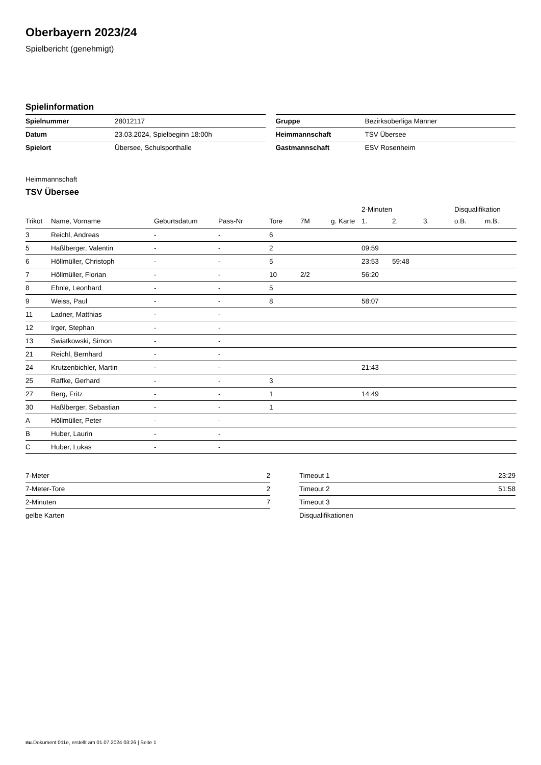Oberbayern 2023/24
Spielbericht (genehmigt)
Spielinformation
| Spielnummer | 28012117 |
| Datum | 23.03.2024, Spielbeginn 18:00h |
| Spielort | Übersee, Schulsporthalle |
| Gruppe | Bezirksoberliga Männer |
| Heimmannschaft | TSV Übersee |
| Gastmannschaft | ESV Rosenheim |
Heimmannschaft
TSV Übersee
| | | | | | | | 2-Minuten | | | Disqualifikation | |
| --- | --- | --- | --- | --- | --- | --- | --- | --- | --- | --- | --- |
| Trikot | Name, Vorname | Geburtsdatum | Pass-Nr | Tore | 7M | g. Karte | 1. | 2. | 3. | o.B. | m.B. |
| 3 | Reichl, Andreas | - | - | 6 | | | | | | | |
| 5 | Haßlberger, Valentin | - | - | 2 | | | 09:59 | | | | |
| 6 | Höllmüller, Christoph | - | - | 5 | | | 23:53 | 59:48 | | | |
| 7 | Höllmüller, Florian | - | - | 10 | 2/2 | | 56:20 | | | | |
| 8 | Ehnle, Leonhard | - | - | 5 | | | | | | | |
| 9 | Weiss, Paul | - | - | 8 | | | 58:07 | | | | |
| 11 | Ladner, Matthias | - | - | | | | | | | | |
| 12 | Irger, Stephan | - | - | | | | | | | | |
| 13 | Swiatkowski, Simon | - | - | | | | | | | | |
| 21 | Reichl, Bernhard | - | - | | | | | | | | |
| 24 | Krutzenbichler, Martin | - | - | | | | 21:43 | | | | |
| 25 | Raffke, Gerhard | - | - | 3 | | | | | | | |
| 27 | Berg, Fritz | - | - | 1 | | | 14:49 | | | | |
| 30 | Haßlberger, Sebastian | - | - | 1 | | | | | | | |
| A | Höllmüller, Peter | - | - | | | | | | | | |
| B | Huber, Laurin | - | - | | | | | | | | |
| C | Huber, Lukas | - | - | | | | | | | | |
| 7-Meter | 2 |
| 7-Meter-Tore | 2 |
| 2-Minuten | 7 |
| gelbe Karten | |
| Timeout 1 | 23:29 |
| Timeout 2 | 51:58 |
| Timeout 3 | |
| Disqualifikationen | |
nu.Dokument 011e, erstellt am 01.07.2024 03:26 | Seite 1